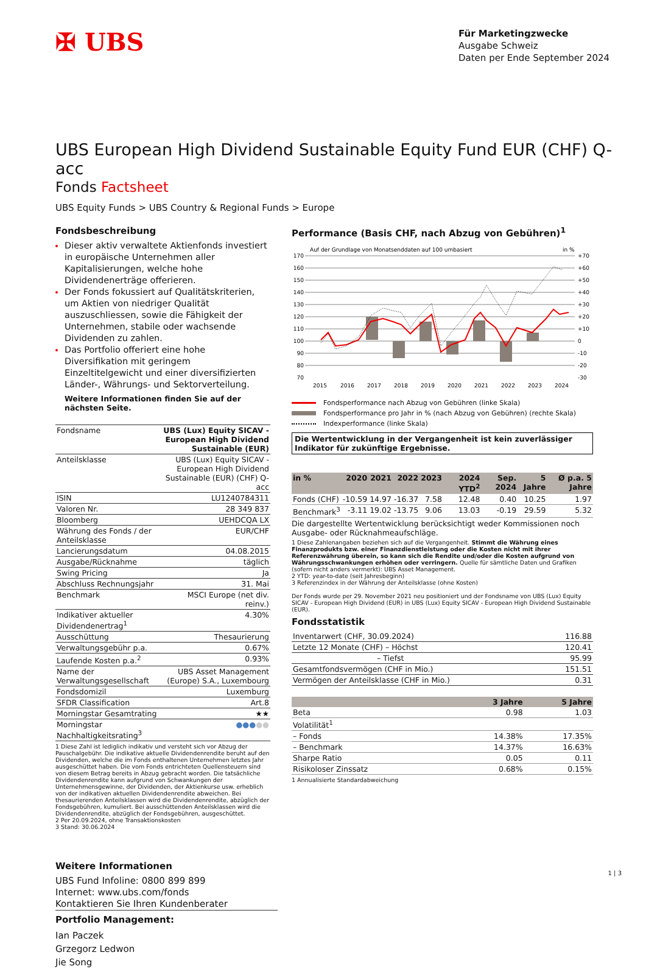✠ UBS
Für Marketingzwecke
Ausgabe Schweiz
Daten per Ende September 2024
UBS European High Dividend Sustainable Equity Fund EUR (CHF) Q-acc
Fonds Factsheet
UBS Equity Funds > UBS Country & Regional Funds > Europe
Fondsbeschreibung
Dieser aktiv verwaltete Aktienfonds investiert in europäische Unternehmen aller Kapitalisierungen, welche hohe Dividendenerträge offerieren.
Der Fonds fokussiert auf Qualitätskriterien, um Aktien von niedriger Qualität auszuschliessen, sowie die Fähigkeit der Unternehmen, stabile oder wachsende Dividenden zu zahlen.
Das Portfolio offeriert eine hohe Diversifikation mit geringem Einzeltitelgewicht und einer diversifizierten Länder-, Währungs- und Sektorverteilung.
Weitere Informationen finden Sie auf der nächsten Seite.
| Fondsname | UBS (Lux) Equity SICAV - European High Dividend Sustainable (EUR) |
| Anteilsklasse | UBS (Lux) Equity SICAV - European High Dividend Sustainable (EUR) (CHF) Q-acc |
| ISIN | LU1240784311 |
| Valoren Nr. | 28 349 837 |
| Bloomberg | UEHDCQA LX |
| Währung des Fonds / der Anteilsklasse | EUR/CHF |
| Lancierungsdatum | 04.08.2015 |
| Ausgabe/Rücknahme | täglich |
| Swing Pricing | Ja |
| Abschluss Rechnungsjahr | 31. Mai |
| Benchmark | MSCI Europe (net div. reinv.) |
| Indikativer aktueller Dividendenertrag<sup>1</sup> | 4.30% |
| Ausschüttung | Thesaurierung |
| Verwaltungsgebühr p.a. | 0.67% |
| Laufende Kosten p.a.<sup>2</sup> | 0.93% |
| Name der Verwaltungsgesellschaft | UBS Asset Management (Europe) S.A., Luxembourg |
| Fondsdomizil | Luxemburg |
| SFDR Classification | Art.8 |
| Morningstar Gesamtrating | ★★ |
| Morningstar Nachhaltigkeitsrating<sup>3</sup> | ●●● ●● |
1 Diese Zahl ist lediglich indikativ und versteht sich vor Abzug der Pauschalgebühr. Die indikative aktuelle Dividendenrendite beruht auf den Dividenden, welche die im Fonds enthaltenen Unternehmen letztes Jahr ausgeschüttet haben. Die vom Fonds entrichteten Quellensteuern sind von diesem Betrag bereits in Abzug gebracht worden. Die tatsächliche Dividendenrendite kann aufgrund von Schwankungen der Unternehmensgewinne, der Dividenden, der Aktienkurse usw. erheblich von der indikativen aktuellen Dividendenrendite abweichen. Bei thesaurierenden Anteilsklassen wird die Dividendenrendite, abzüglich der Fondsgebühren, kumuliert. Bei ausschüttenden Anteilsklassen wird die Dividendenrendite, abzüglich der Fondsgebühren, ausgeschüttet.
2 Per 20.09.2024, ohne Transaktionskosten
3 Stand: 30.06.2024
Weitere Informationen
UBS Fund Infoline: 0800 899 899
Internet: www.ubs.com/fonds
Kontaktieren Sie Ihren Kundenberater
Portfolio Management:
Ian Paczek
Grzegorz Ledwon
Jie Song
Performance (Basis CHF, nach Abzug von Gebühren)<sup>1</sup>
Auf der Grundlage von Monatsenddaten auf 100 umbasiert
in %
170
160
150
140
130
120
110
100
90
80
70
+70
+60
+50
+40
+30
+20
+10
0
-10
-20
-30
2015
2016
2017
2018
2019
2020
2021
2022
2023
2024
Fondsperformance nach Abzug von Gebühren (linke Skala)
Fondsperformance pro Jahr in % (nach Abzug von Gebühren) (rechte Skala)
Indexperformance (linke Skala)
Die Wertentwicklung in der Vergangenheit ist kein zuverlässiger Indikator für zukünftige Ergebnisse.
| in % | 2020 | 2021 | 2022 | 2023 | 2024 YTD<sup>2</sup> | Sep. 2024 | 5 Jahre | Ø p.a. 5 Jahre |
| --- | --- | --- | --- | --- | --- | --- | --- | --- |
| Fonds (CHF) | -10.59 | 14.97 | -16.37 | 7.58 | 12.48 | 0.40 | 10.25 | 1.97 |
| Benchmark<sup>3</sup> | -3.11 | 19.02 | -13.75 | 9.06 | 13.03 | -0.19 | 29.59 | 5.32 |
Die dargestellte Wertentwicklung berücksichtigt weder Kommissionen noch Ausgabe- oder Rücknahmeaufschläge.
1 Diese Zahlenangaben beziehen sich auf die Vergangenheit. Stimmt die Währung eines Finanzprodukts bzw. einer Finanzdienstleistung oder die Kosten nicht mit ihrer Referenzwährung überein, so kann sich die Rendite und/oder die Kosten aufgrund von Währungsschwankungen erhöhen oder verringern. Quelle für sämtliche Daten und Grafiken (sofern nicht anders vermerkt): UBS Asset Management.
2 YTD: year-to-date (seit Jahresbeginn)
3 Referenzindex in der Währung der Anteilsklasse (ohne Kosten)
Der Fonds wurde per 29. November 2021 neu positioniert und der Fondsname von UBS (Lux) Equity SICAV - European High Dividend (EUR) in UBS (Lux) Equity SICAV - European High Dividend Sustainable (EUR).
Fondsstatistik
| Inventarwert (CHF, 30.09.2024) | 116.88 |
| Letzte 12 Monate (CHF) – Höchst | 120.41 |
| – Tiefst | 95.99 |
| Gesamtfondsvermögen (CHF in Mio.) | 151.51 |
| Vermögen der Anteilsklasse (CHF in Mio.) | 0.31 |
| | 3 Jahre | 5 Jahre |
| --- | --- | --- |
| Beta | 0.98 | 1.03 |
| Volatilität<sup>1</sup> | | |
| – Fonds | 14.38% | 17.35% |
| – Benchmark | 14.37% | 16.63% |
| Sharpe Ratio | 0.05 | 0.11 |
| Risikoloser Zinssatz | 0.68% | 0.15% |
1 Annualisierte Standardabweichung
1 | 3